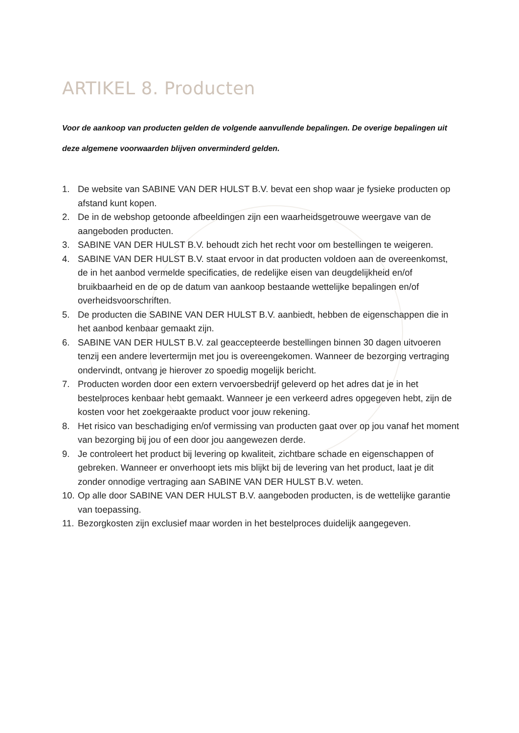ARTIKEL 8. Producten
Voor de aankoop van producten gelden de volgende aanvullende bepalingen. De overige bepalingen uit deze algemene voorwaarden blijven onverminderd gelden.
1. De website van SABINE VAN DER HULST B.V. bevat een shop waar je fysieke producten op afstand kunt kopen.
2. De in de webshop getoonde afbeeldingen zijn een waarheidsgetrouwe weergave van de aangeboden producten.
3. SABINE VAN DER HULST B.V. behoudt zich het recht voor om bestellingen te weigeren.
4. SABINE VAN DER HULST B.V. staat ervoor in dat producten voldoen aan de overeenkomst, de in het aanbod vermelde specificaties, de redelijke eisen van deugdelijkheid en/of bruikbaarheid en de op de datum van aankoop bestaande wettelijke bepalingen en/of overheidsvoorschriften.
5. De producten die SABINE VAN DER HULST B.V. aanbiedt, hebben de eigenschappen die in het aanbod kenbaar gemaakt zijn.
6. SABINE VAN DER HULST B.V. zal geaccepteerde bestellingen binnen 30 dagen uitvoeren tenzij een andere levertermijn met jou is overeengekomen. Wanneer de bezorging vertraging ondervindt, ontvang je hierover zo spoedig mogelijk bericht.
7. Producten worden door een extern vervoersbedrijf geleverd op het adres dat je in het bestelproces kenbaar hebt gemaakt. Wanneer je een verkeerd adres opgegeven hebt, zijn de kosten voor het zoekgeraakte product voor jouw rekening.
8. Het risico van beschadiging en/of vermissing van producten gaat over op jou vanaf het moment van bezorging bij jou of een door jou aangewezen derde.
9. Je controleert het product bij levering op kwaliteit, zichtbare schade en eigenschappen of gebreken. Wanneer er onverhoopt iets mis blijkt bij de levering van het product, laat je dit zonder onnodige vertraging aan SABINE VAN DER HULST B.V. weten.
10. Op alle door SABINE VAN DER HULST B.V. aangeboden producten, is de wettelijke garantie van toepassing.
11. Bezorgkosten zijn exclusief maar worden in het bestelproces duidelijk aangegeven.